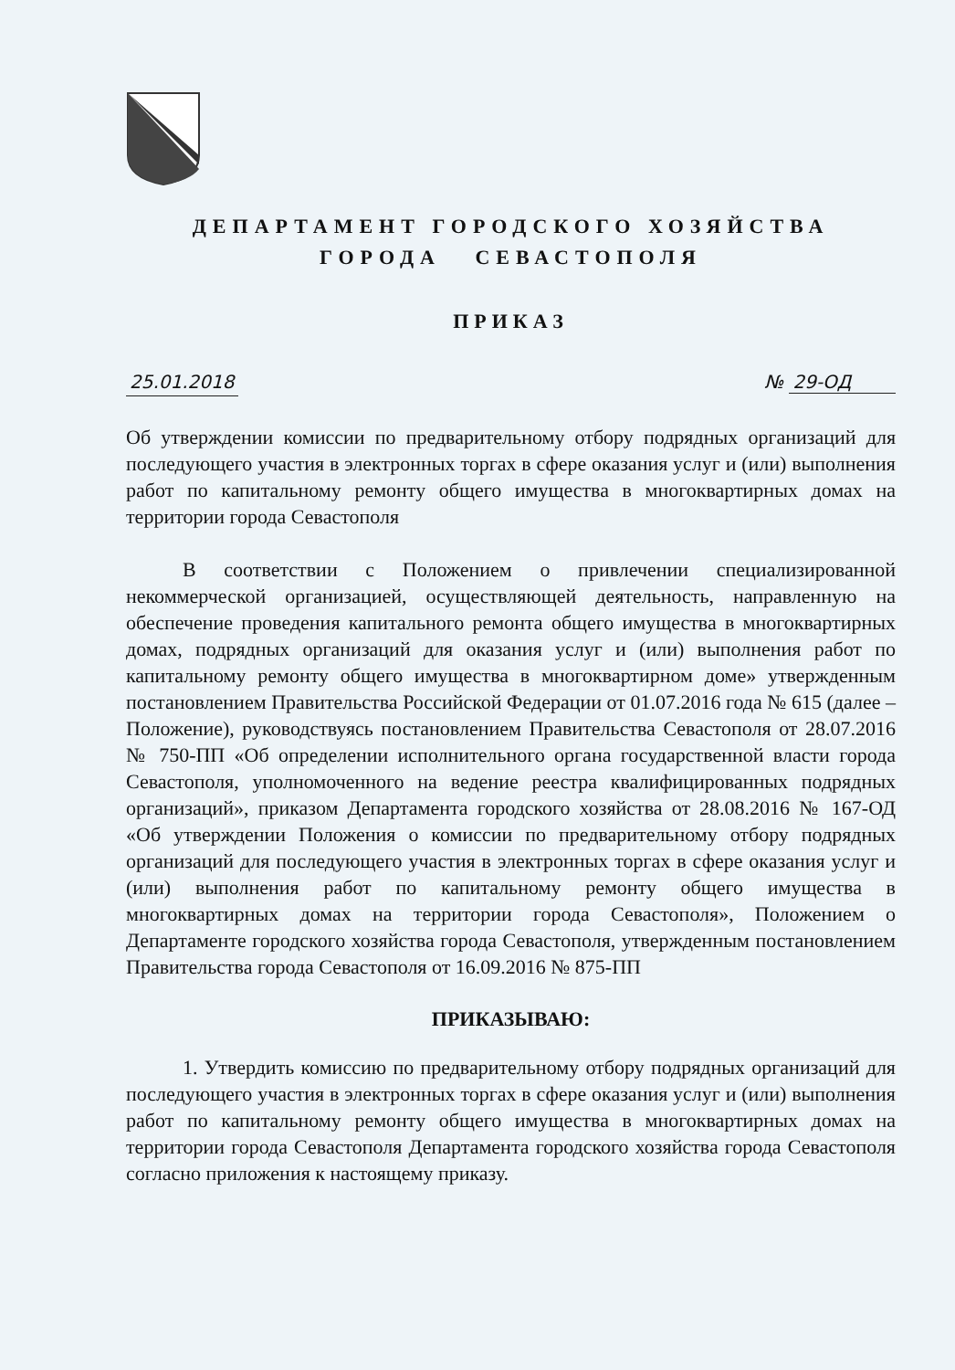ДЕПАРТАМЕНТ ГОРОДСКОГО ХОЗЯЙСТВА
ГОРОДА СЕВАСТОПОЛЯ
ПРИКАЗ
25.01.2018 № 29-ОД
Об утверждении комиссии по предварительному отбору подрядных организаций для последующего участия в электронных торгах в сфере оказания услуг и (или) выполнения работ по капитальному ремонту общего имущества в многоквартирных домах на территории города Севастополя
В соответствии с Положением о привлечении специализированной некоммерческой организацией, осуществляющей деятельность, направленную на обеспечение проведения капитального ремонта общего имущества в многоквартирных домах, подрядных организаций для оказания услуг и (или) выполнения работ по капитальному ремонту общего имущества в многоквартирном доме» утвержденным постановлением Правительства Российской Федерации от 01.07.2016 года № 615 (далее – Положение), руководствуясь постановлением Правительства Севастополя от 28.07.2016 № 750-ПП «Об определении исполнительного органа государственной власти города Севастополя, уполномоченного на ведение реестра квалифицированных подрядных организаций», приказом Департамента городского хозяйства от 28.08.2016 № 167-ОД «Об утверждении Положения о комиссии по предварительному отбору подрядных организаций для последующего участия в электронных торгах в сфере оказания услуг и (или) выполнения работ по капитальному ремонту общего имущества в многоквартирных домах на территории города Севастополя», Положением о Департаменте городского хозяйства города Севастополя, утвержденным постановлением Правительства города Севастополя от 16.09.2016 № 875-ПП
ПРИКАЗЫВАЮ:
1. Утвердить комиссию по предварительному отбору подрядных организаций для последующего участия в электронных торгах в сфере оказания услуг и (или) выполнения работ по капитальному ремонту общего имущества в многоквартирных домах на территории города Севастополя Департамента городского хозяйства города Севастополя согласно приложения к настоящему приказу.